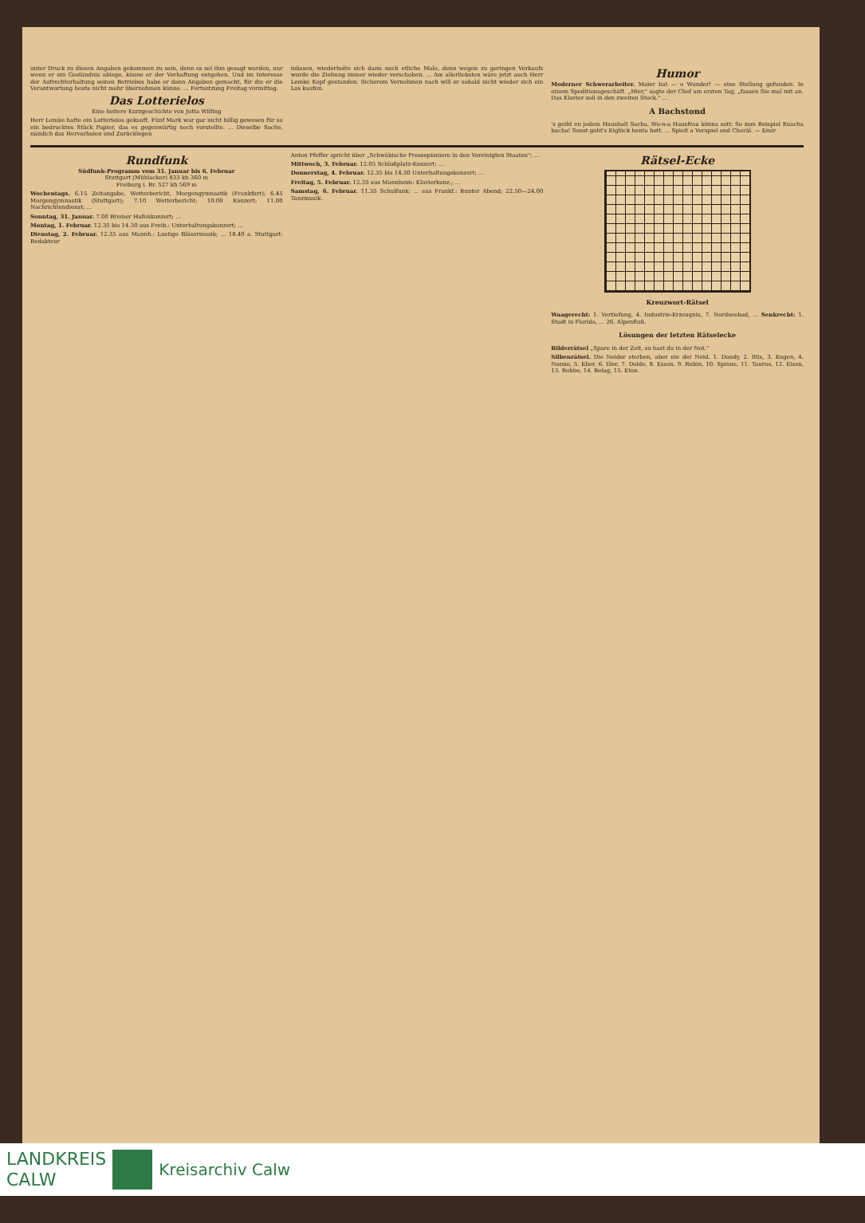unter Druck zu diesen Angaben gekommen zu sein, denn es sei ihm gesagt worden, nur wenn er ein Geständnis ablege, könne er der Verhaftung entgehen. Und im Interesse der Aufrechterhaltung seines Betriebes habe er dann Angaben gemacht, für die er die Verantwortung heute nicht mehr übernehmen könne. ... Fortsetzung Freitag vormittag.
Das Lotterielos
Eine heitere Kurzgeschichte von Jutta Wilfing
Herr Lemke hatte ein Lotterielos gekauft. Fünf Mark war gar nicht billig gewesen für so ein bedrucktes Stück Papier, das es gegenwärtig noch vorstellte. ... Dieselbe Sache, nämlich das Hervorholen und Zurücklegen
müssen, wiederholte sich dann noch etliche Male, denn wegen zu geringen Verkaufs wurde die Ziehung immer wieder verschoben. ... Am allerliebsten wäre jetzt auch Herr Lemke Kopf gestanden. Sicherem Vernehmen nach will er sobald nicht wieder sich ein Los kaufen.
Humor
Moderner Schwerarbeiter. Maier hat — o Wunder! — eine Stellung gefunden. In einem Speditionsgeschäft. „Hier," sagte der Chef am ersten Tag, „fassen Sie mal mit an. Das Klavier soll in den zweiten Stock." ...
A Bachstond
's geiht en jedem Haushalt Sacha, Wo-n-a Hausfrau könna sott; So zom Beispiel Kuacha bacha! Sonst goht's Eiglück henta hott. ... Spielt a Vorspiel ond Choräl. — Emir
Rundfunk
Südfunk-Programm vom 31. Januar bis 6. Februar
Stuttgart (Mühlacker) 833 kh 360 m
Freiburg i. Br. 527 kh 569 m
Wochentags. 6.15 Zeitangabe, Wetterbericht, Morgengymnastik (Frankfurt); 6.45 Morgengymnastik (Stuttgart); 7.10 Wetterbericht; 10.00 Konzert; 11.00 Nachrichtendienst; ...
Sonntag, 31. Januar. 7.00 Bremer Hafenkonzert; ...
Montag, 1. Februar. 12.35 bis 14.30 aus Freib.: Unterhaltungskonzert; ...
Dienstag, 2. Februar. 12.35 aus Mannh.: Lustige Bläsermusik; ... 18.40 a. Stuttgart: Redakteur
Anton Pfeffer spricht über „Schwäbische Pressepioniere in den Vereinigten Staaten"; ...
Mittwoch, 3. Februar. 12.05 Schloßplatz-Konzert; ...
Donnerstag, 4. Februar. 12.35 bis 14.30 Unterhaltungskonzert; ...
Freitag, 5. Februar. 12.35 aus Mannheim: Klavierkonz.; ...
Samstag, 6. Februar. 11.35 Schulfunk; ... aus Frankf.: Bunter Abend; 22.50—24.00 Tanzmusik.
Rätsel-Ecke
Kreuzwort-Rätsel
Waagerecht: 1. Vertiefung, 4. Industrie-Erzeugnis, 7. Nordseebad, ... Senkrecht: 1. Stadt in Florida, ... 26. Alpenfluß.
Lösungen der letzten Rätselecke
Bilderrätsel „Spare in der Zeit, so hast du in der Not."
Silbenrätsel. Die Neider sterben, aber nie der Neid. 1. Dandy, 2. Iltis, 3. Eugen, 4. Nonne, 5. Eber, 6. Iller, 7. Dolde, 8. Essen, 9. Rubin, 10. Spinne, 11. Taurus, 12. Eisen, 13. Robbe, 14. Belag, 15. Eton.
LANDKREIS
CALW
Kreisarchiv Calw